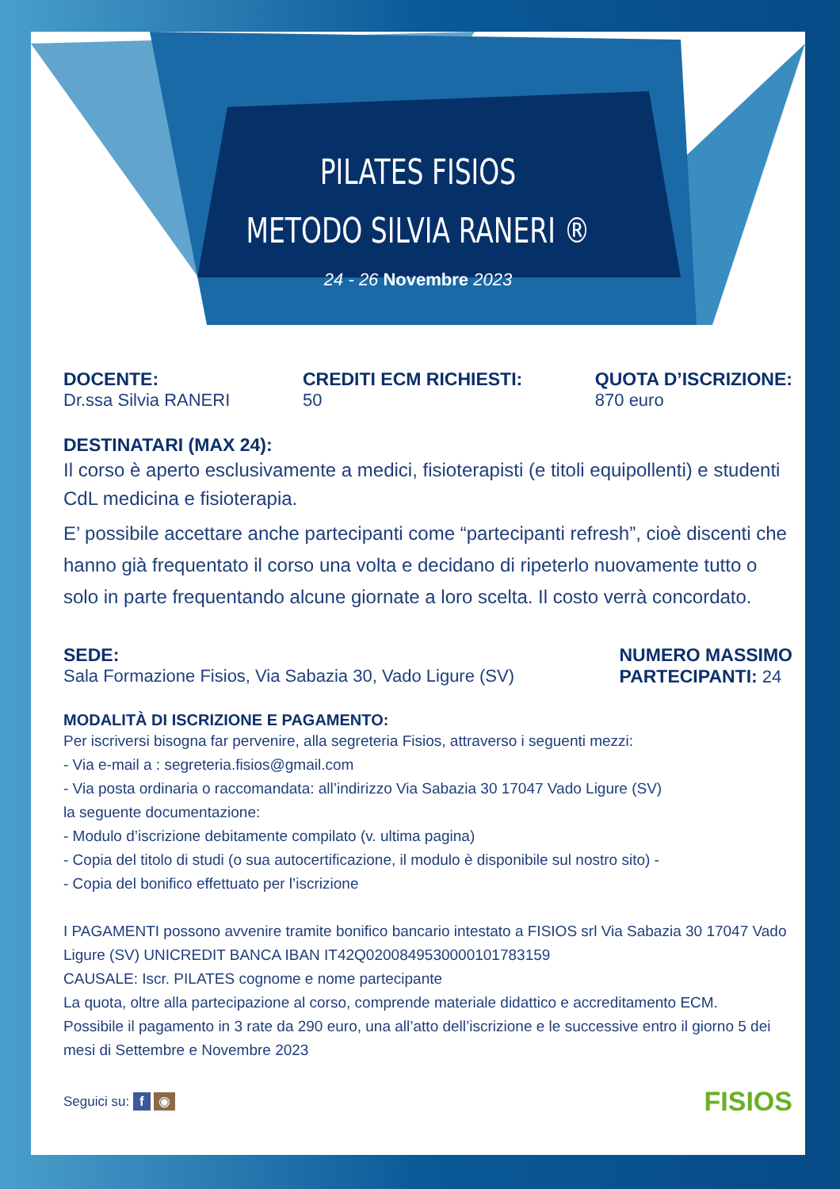PILATES FISIOS
METODO SILVIA RANERI ®
24 - 26 Novembre 2023
DOCENTE:
Dr.ssa Silvia RANERI
CREDITI ECM RICHIESTI:
50
QUOTA D’ISCRIZIONE:
870 euro
DESTINATARI (MAX 24):
Il corso è aperto esclusivamente a medici, fisioterapisti (e titoli equipollenti) e studenti CdL medicina e fisioterapia.
E’ possibile accettare anche partecipanti come “partecipanti refresh”, cioè discenti che hanno già frequentato il corso una volta e decidano di ripeterlo nuovamente tutto o solo in parte frequentando alcune giornate a loro scelta. Il costo verrà concordato.
SEDE:
Sala Formazione Fisios, Via Sabazia 30, Vado Ligure (SV)
NUMERO MASSIMO
PARTECIPANTI: 24
MODALITÀ DI ISCRIZIONE E PAGAMENTO:
Per iscriversi bisogna far pervenire, alla segreteria Fisios, attraverso i seguenti mezzi:
- Via e-mail a : segreteria.fisios@gmail.com
- Via posta ordinaria o raccomandata: all’indirizzo Via Sabazia 30 17047 Vado Ligure (SV)
la seguente documentazione:
- Modulo d’iscrizione debitamente compilato (v. ultima pagina)
- Copia del titolo di studi (o sua autocertificazione, il modulo è disponibile sul nostro sito) -
- Copia del bonifico effettuato per l’iscrizione
I PAGAMENTI possono avvenire tramite bonifico bancario intestato a FISIOS srl Via Sabazia 30 17047 Vado Ligure (SV) UNICREDIT BANCA IBAN IT42Q0200849530000101783159
CAUSALE: Iscr. PILATES cognome e nome partecipante
La quota, oltre alla partecipazione al corso, comprende materiale didattico e accreditamento ECM.
Possibile il pagamento in 3 rate da 290 euro, una all’atto dell’iscrizione e le successive entro il giorno 5 dei mesi di Settembre e Novembre 2023
Seguici su: f ◉
FISIOS